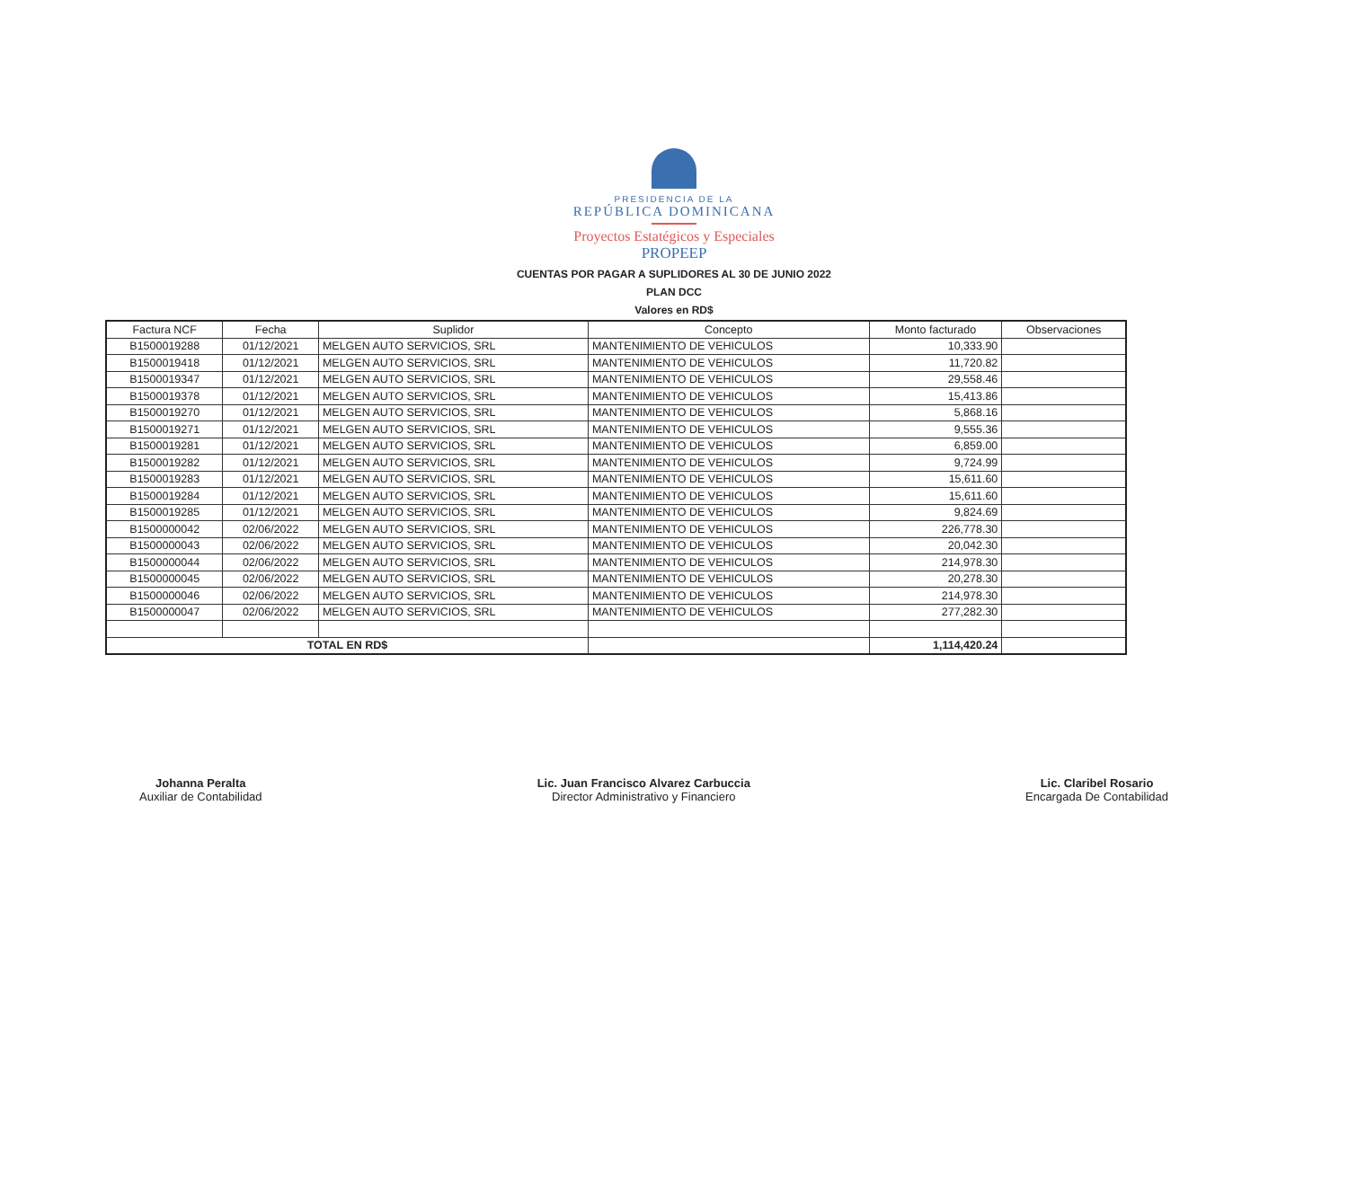PRESIDENCIA DE LA
REPÚBLICA DOMINICANA
Proyectos Estatégicos y Especiales
PROPEEP
CUENTAS POR PAGAR A SUPLIDORES AL 30 DE JUNIO 2022
PLAN DCC
Valores en RD$
| Factura NCF | Fecha | Suplidor | Concepto | Monto facturado | Observaciones |
| --- | --- | --- | --- | --- | --- |
| B1500019288 | 01/12/2021 | MELGEN AUTO SERVICIOS, SRL | MANTENIMIENTO DE VEHICULOS | 10,333.90 | |
| B1500019418 | 01/12/2021 | MELGEN AUTO SERVICIOS, SRL | MANTENIMIENTO DE VEHICULOS | 11,720.82 | |
| B1500019347 | 01/12/2021 | MELGEN AUTO SERVICIOS, SRL | MANTENIMIENTO DE VEHICULOS | 29,558.46 | |
| B1500019378 | 01/12/2021 | MELGEN AUTO SERVICIOS, SRL | MANTENIMIENTO DE VEHICULOS | 15,413.86 | |
| B1500019270 | 01/12/2021 | MELGEN AUTO SERVICIOS, SRL | MANTENIMIENTO DE VEHICULOS | 5,868.16 | |
| B1500019271 | 01/12/2021 | MELGEN AUTO SERVICIOS, SRL | MANTENIMIENTO DE VEHICULOS | 9,555.36 | |
| B1500019281 | 01/12/2021 | MELGEN AUTO SERVICIOS, SRL | MANTENIMIENTO DE VEHICULOS | 6,859.00 | |
| B1500019282 | 01/12/2021 | MELGEN AUTO SERVICIOS, SRL | MANTENIMIENTO DE VEHICULOS | 9,724.99 | |
| B1500019283 | 01/12/2021 | MELGEN AUTO SERVICIOS, SRL | MANTENIMIENTO DE VEHICULOS | 15,611.60 | |
| B1500019284 | 01/12/2021 | MELGEN AUTO SERVICIOS, SRL | MANTENIMIENTO DE VEHICULOS | 15,611.60 | |
| B1500019285 | 01/12/2021 | MELGEN AUTO SERVICIOS, SRL | MANTENIMIENTO DE VEHICULOS | 9,824.69 | |
| B1500000042 | 02/06/2022 | MELGEN AUTO SERVICIOS, SRL | MANTENIMIENTO DE VEHICULOS | 226,778.30 | |
| B1500000043 | 02/06/2022 | MELGEN AUTO SERVICIOS, SRL | MANTENIMIENTO DE VEHICULOS | 20,042.30 | |
| B1500000044 | 02/06/2022 | MELGEN AUTO SERVICIOS, SRL | MANTENIMIENTO DE VEHICULOS | 214,978.30 | |
| B1500000045 | 02/06/2022 | MELGEN AUTO SERVICIOS, SRL | MANTENIMIENTO DE VEHICULOS | 20,278.30 | |
| B1500000046 | 02/06/2022 | MELGEN AUTO SERVICIOS, SRL | MANTENIMIENTO DE VEHICULOS | 214,978.30 | |
| B1500000047 | 02/06/2022 | MELGEN AUTO SERVICIOS, SRL | MANTENIMIENTO DE VEHICULOS | 277,282.30 | |
| TOTAL EN RD$ | | | | 1,114,420.24 | |
Johanna Peralta
Auxiliar de Contabilidad
Lic. Juan Francisco Alvarez Carbuccia
Director Administrativo y Financiero
Lic. Claribel Rosario
Encargada De Contabilidad